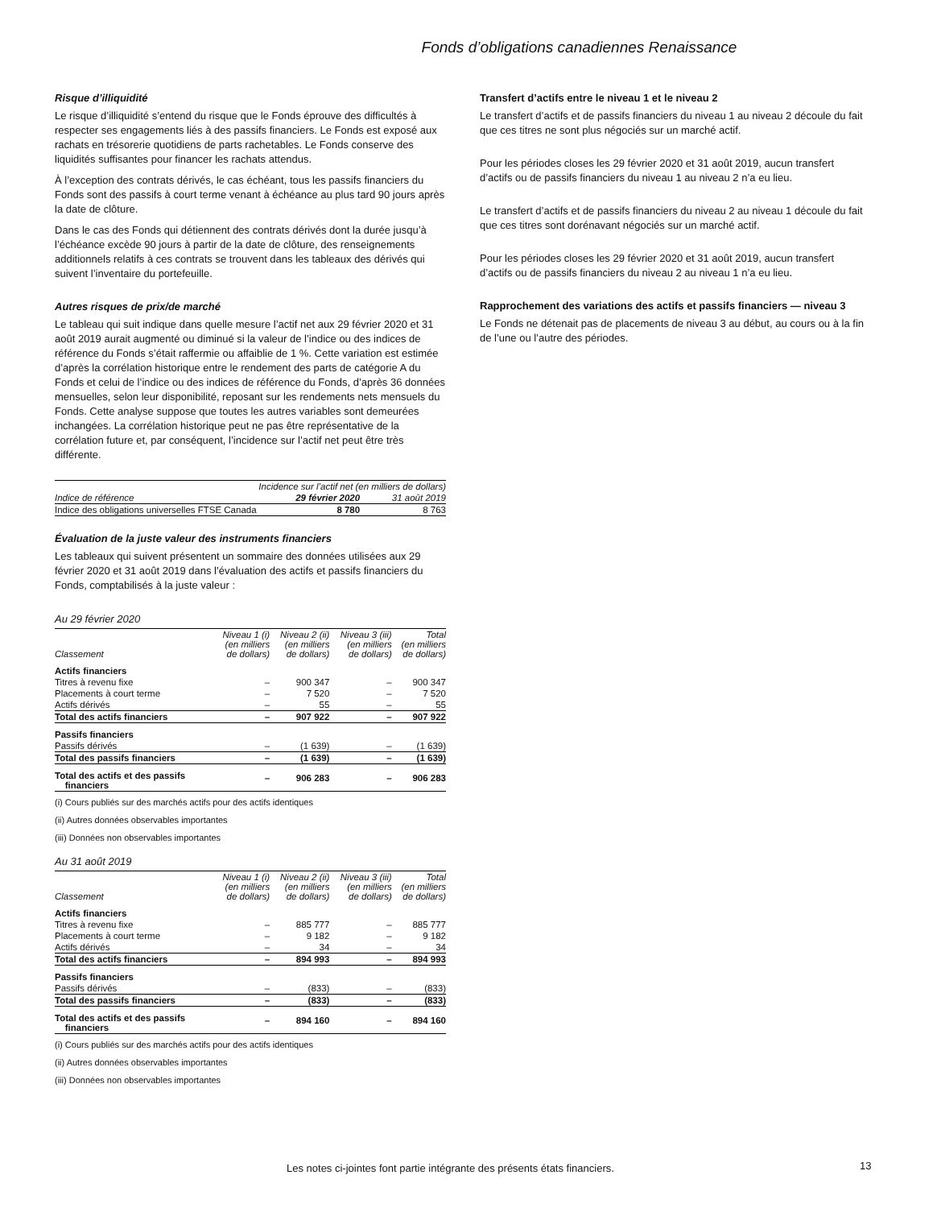Fonds d’obligations canadiennes Renaissance
Risque d’illiquidité
Le risque d’illiquidité s’entend du risque que le Fonds éprouve des difficultés à respecter ses engagements liés à des passifs financiers. Le Fonds est exposé aux rachats en trésorerie quotidiens de parts rachetables. Le Fonds conserve des liquidités suffisantes pour financer les rachats attendus.
À l’exception des contrats dérivés, le cas échéant, tous les passifs financiers du Fonds sont des passifs à court terme venant à échéance au plus tard 90 jours après la date de clôture.
Dans le cas des Fonds qui détiennent des contrats dérivés dont la durée jusqu’à l’échéance excède 90 jours à partir de la date de clôture, des renseignements additionnels relatifs à ces contrats se trouvent dans les tableaux des dérivés qui suivent l’inventaire du portefeuille.
Autres risques de prix/de marché
Le tableau qui suit indique dans quelle mesure l’actif net aux 29 février 2020 et 31 août 2019 aurait augmenté ou diminué si la valeur de l’indice ou des indices de référence du Fonds s’était raffermie ou affaiblie de 1 %. Cette variation est estimée d’après la corrélation historique entre le rendement des parts de catégorie A du Fonds et celui de l’indice ou des indices de référence du Fonds, d’après 36 données mensuelles, selon leur disponibilité, reposant sur les rendements nets mensuels du Fonds. Cette analyse suppose que toutes les autres variables sont demeurées inchangées. La corrélation historique peut ne pas être représentative de la corrélation future et, par conséquent, l’incidence sur l’actif net peut être très différente.
| | Incidence sur l’actif net (en milliers de dollars) | |
| --- | --- | --- |
| Indice de référence | 29 février 2020 | 31 août 2019 |
| Indice des obligations universelles FTSE Canada | 8 780 | 8 763 |
Évaluation de la juste valeur des instruments financiers
Les tableaux qui suivent présentent un sommaire des données utilisées aux 29 février 2020 et 31 août 2019 dans l’évaluation des actifs et passifs financiers du Fonds, comptabilisés à la juste valeur :
Au 29 février 2020
| Classement | Niveau 1 (i) (en milliers de dollars) | Niveau 2 (ii) (en milliers de dollars) | Niveau 3 (iii) (en milliers de dollars) | Total (en milliers de dollars) |
| --- | --- | --- | --- | --- |
| Actifs financiers | | | | |
| Titres à revenu fixe | – | 900 347 | – | 900 347 |
| Placements à court terme | – | 7 520 | – | 7 520 |
| Actifs dérivés | – | 55 | – | 55 |
| Total des actifs financiers | – | 907 922 | – | 907 922 |
| Passifs financiers | | | | |
| Passifs dérivés | – | (1 639) | – | (1 639) |
| Total des passifs financiers | – | (1 639) | – | (1 639) |
| Total des actifs et des passifs financiers | – | 906 283 | – | 906 283 |
(i) Cours publiés sur des marchés actifs pour des actifs identiques
(ii) Autres données observables importantes
(iii) Données non observables importantes
Au 31 août 2019
| Classement | Niveau 1 (i) (en milliers de dollars) | Niveau 2 (ii) (en milliers de dollars) | Niveau 3 (iii) (en milliers de dollars) | Total (en milliers de dollars) |
| --- | --- | --- | --- | --- |
| Actifs financiers | | | | |
| Titres à revenu fixe | – | 885 777 | – | 885 777 |
| Placements à court terme | – | 9 182 | – | 9 182 |
| Actifs dérivés | – | 34 | – | 34 |
| Total des actifs financiers | – | 894 993 | – | 894 993 |
| Passifs financiers | | | | |
| Passifs dérivés | – | (833) | – | (833) |
| Total des passifs financiers | – | (833) | – | (833) |
| Total des actifs et des passifs financiers | – | 894 160 | – | 894 160 |
(i) Cours publiés sur des marchés actifs pour des actifs identiques
(ii) Autres données observables importantes
(iii) Données non observables importantes
Transfert d’actifs entre le niveau 1 et le niveau 2
Le transfert d’actifs et de passifs financiers du niveau 1 au niveau 2 découle du fait que ces titres ne sont plus négociés sur un marché actif.
Pour les périodes closes les 29 février 2020 et 31 août 2019, aucun transfert d’actifs ou de passifs financiers du niveau 1 au niveau 2 n’a eu lieu.
Le transfert d’actifs et de passifs financiers du niveau 2 au niveau 1 découle du fait que ces titres sont dorénavant négociés sur un marché actif.
Pour les périodes closes les 29 février 2020 et 31 août 2019, aucun transfert d’actifs ou de passifs financiers du niveau 2 au niveau 1 n’a eu lieu.
Rapprochement des variations des actifs et passifs financiers — niveau 3
Le Fonds ne détenait pas de placements de niveau 3 au début, au cours ou à la fin de l’une ou l’autre des périodes.
Les notes ci-jointes font partie intégrante des présents états financiers.
13